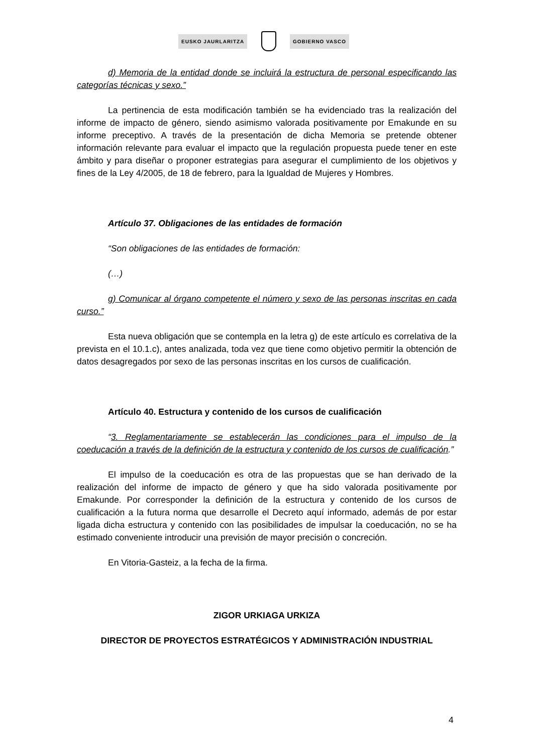EUSKO JAURLARITZA GOBIERNO VASCO
d) Memoria de la entidad donde se incluirá la estructura de personal especificando las categorías técnicas y sexo.”
La pertinencia de esta modificación también se ha evidenciado tras la realización del informe de impacto de género, siendo asimismo valorada positivamente por Emakunde en su informe preceptivo. A través de la presentación de dicha Memoria se pretende obtener información relevante para evaluar el impacto que la regulación propuesta puede tener en este ámbito y para diseñar o proponer estrategias para asegurar el cumplimiento de los objetivos y fines de la Ley 4/2005, de 18 de febrero, para la Igualdad de Mujeres y Hombres.
Artículo 37. Obligaciones de las entidades de formación
“Son obligaciones de las entidades de formación:
(…)
g) Comunicar al órgano competente el número y sexo de las personas inscritas en cada curso.”
Esta nueva obligación que se contempla en la letra g) de este artículo es correlativa de la prevista en el 10.1.c), antes analizada, toda vez que tiene como objetivo permitir la obtención de datos desagregados por sexo de las personas inscritas en los cursos de cualificación.
Artículo 40. Estructura y contenido de los cursos de cualificación
“3. Reglamentariamente se establecerán las condiciones para el impulso de la coeducación a través de la definición de la estructura y contenido de los cursos de cualificación.”
El impulso de la coeducación es otra de las propuestas que se han derivado de la realización del informe de impacto de género y que ha sido valorada positivamente por Emakunde. Por corresponder la definición de la estructura y contenido de los cursos de cualificación a la futura norma que desarrolle el Decreto aquí informado, además de por estar ligada dicha estructura y contenido con las posibilidades de impulsar la coeducación, no se ha estimado conveniente introducir una previsión de mayor precisión o concreción.
En Vitoria-Gasteiz, a la fecha de la firma.
ZIGOR URKIAGA URKIZA
DIRECTOR DE PROYECTOS ESTRATÉGICOS Y ADMINISTRACIÓN INDUSTRIAL
4